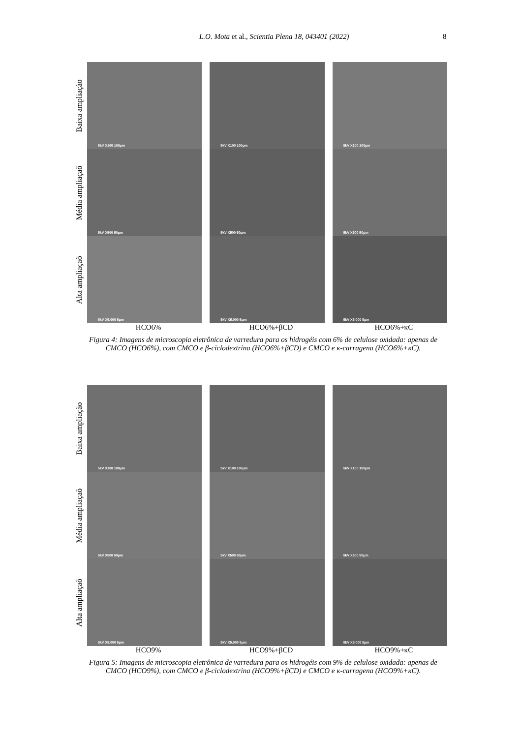L.O. Mota et al., Scientia Plena 18, 043401 (2022) 8
Baixa ampliação
5kV X100 100μm
5kV X100 100μm
5kV X100 100μm
Média ampliaçaõ
5kV X500 50μm
5kV X500 50μm
5kV X500 50μm
Alta ampliaçaõ
5kV X5,000 5μm
5kV X5,000 5μm
5kV X5,000 5μm
HCO6% HCO6%+βCD HCO6%+κC
Figura 4: Imagens de microscopia eletrônica de varredura para os hidrogéis com 6% de celulose oxidada: apenas de CMCO (HCO6%), com CMCO e β-ciclodextrina (HCO6%+βCD) e CMCO e κ-carragena (HCO6%+κC).
Baixa ampliação
5kV X100 100μm
5kV X100 100μm
5kV X100 100μm
Média ampliaçaõ
5kV X500 50μm
5kV X500 50μm
5kV X500 50μm
Alta ampliaçaõ
5kV X5,000 5μm
5kV X5,000 5μm
5kV X5,000 5μm
HCO9% HCO9%+βCD HCO9%+κC
Figura 5: Imagens de microscopia eletrônica de varredura para os hidrogéis com 9% de celulose oxidada: apenas de CMCO (HCO9%), com CMCO e β-ciclodextrina (HCO9%+βCD) e CMCO e κ-carragena (HCO9%+κC).